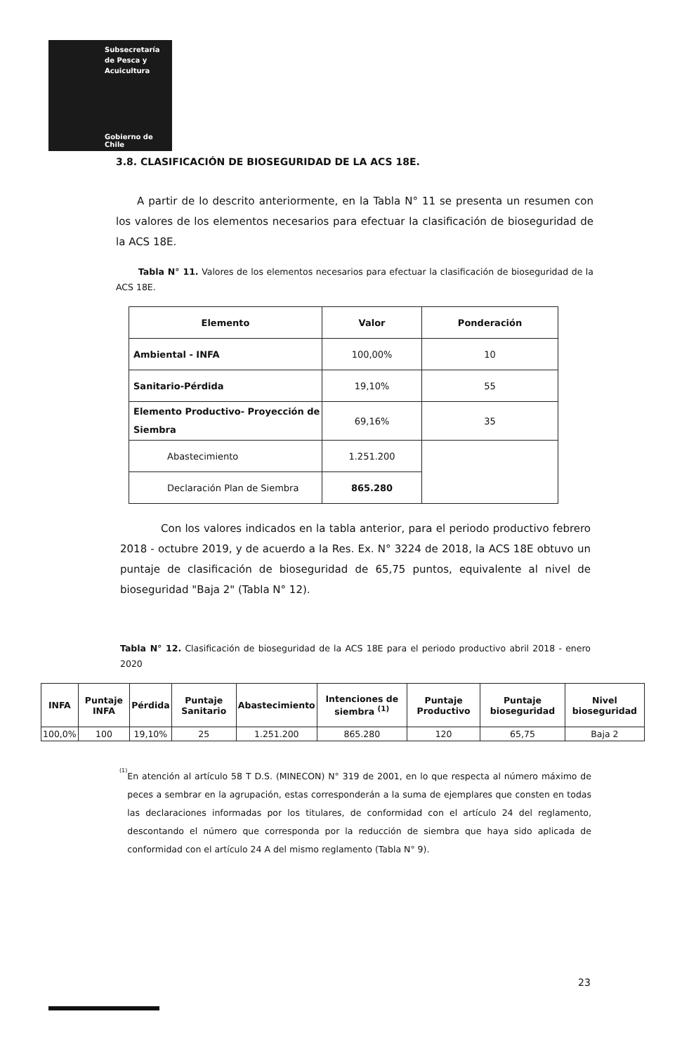Subsecretaría
de Pesca y
Acuicultura
Gobierno de Chile
3.8. CLASIFICACIÓN DE BIOSEGURIDAD DE LA ACS 18E.
A partir de lo descrito anteriormente, en la Tabla N° 11 se presenta un resumen con los valores de los elementos necesarios para efectuar la clasificación de bioseguridad de la ACS 18E.
Tabla N° 11. Valores de los elementos necesarios para efectuar la clasificación de bioseguridad de la ACS 18E.
| Elemento | Valor | Ponderación |
| --- | --- | --- |
| Ambiental - INFA | 100,00% | 10 |
| Sanitario-Pérdida | 19,10% | 55 |
| Elemento Productivo- Proyección de Siembra | 69,16% | 35 |
| Abastecimiento | 1.251.200 | |
| Declaración Plan de Siembra | 865.280 | |
Con los valores indicados en la tabla anterior, para el periodo productivo febrero 2018 - octubre 2019, y de acuerdo a la Res. Ex. N° 3224 de 2018, la ACS 18E obtuvo un puntaje de clasificación de bioseguridad de 65,75 puntos, equivalente al nivel de bioseguridad "Baja 2" (Tabla N° 12).
Tabla N° 12. Clasificación de bioseguridad de la ACS 18E para el periodo productivo abril 2018 - enero 2020
| INFA | Puntaje INFA | Pérdida | Puntaje Sanitario | Abastecimiento | Intenciones de siembra <sup>(1)</sup> | Puntaje Productivo | Puntaje bioseguridad | Nivel bioseguridad |
| --- | --- | --- | --- | --- | --- | --- | --- | --- |
| 100,0% | 100 | 19,10% | 25 | 1.251.200 | 865.280 | 120 | 65,75 | Baja 2 |
<sup>(1)</sup>
En atención al artículo 58 T D.S. (MINECON) N° 319 de 2001, en lo que respecta al número máximo de peces a sembrar en la agrupación, estas corresponderán a la suma de ejemplares que consten en todas las declaraciones informadas por los titulares, de conformidad con el artículo 24 del reglamento, descontando el número que corresponda por la reducción de siembra que haya sido aplicada de conformidad con el artículo 24 A del mismo reglamento (Tabla N° 9).
23